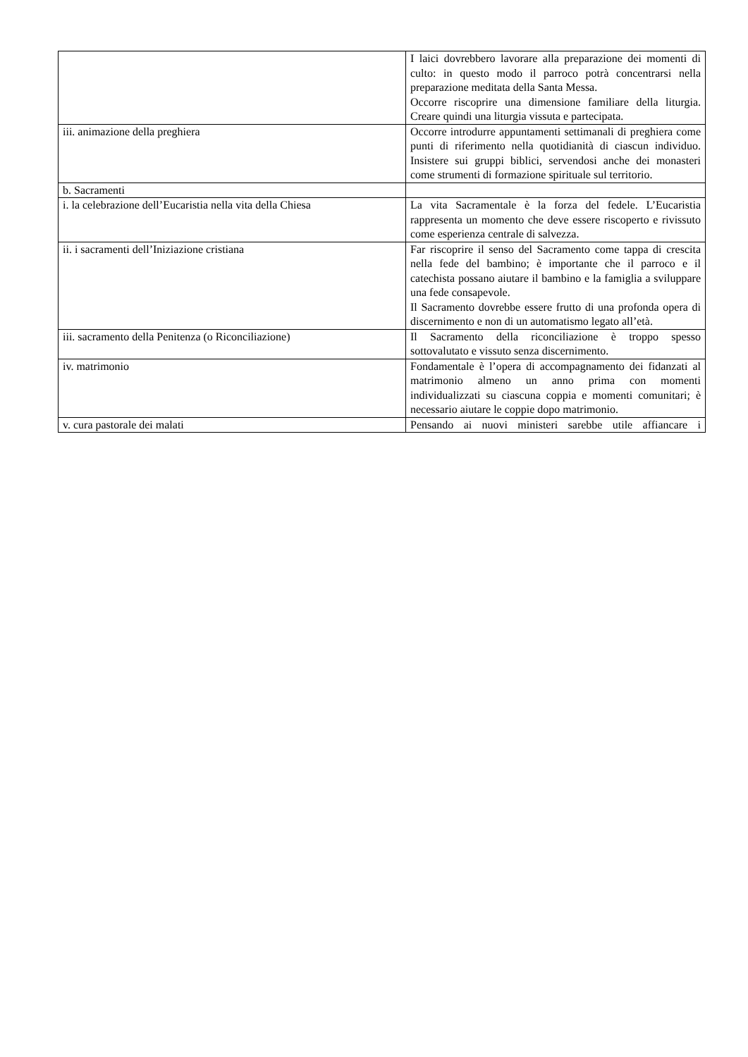| | I laici dovrebbero lavorare alla preparazione dei momenti di culto: in questo modo il parroco potrà concentrarsi nella preparazione meditata della Santa Messa. Occorre riscoprire una dimensione familiare della liturgia. Creare quindi una liturgia vissuta e partecipata. |
| iii. animazione della preghiera | Occorre introdurre appuntamenti settimanali di preghiera come punti di riferimento nella quotidianità di ciascun individuo. Insistere sui gruppi biblici, servendosi anche dei monasteri come strumenti di formazione spirituale sul territorio. |
| b. Sacramenti | |
| i. la celebrazione dell’Eucaristia nella vita della Chiesa | La vita Sacramentale è la forza del fedele. L’Eucaristia rappresenta un momento che deve essere riscoperto e rivissuto come esperienza centrale di salvezza. |
| ii. i sacramenti dell’Iniziazione cristiana | Far riscoprire il senso del Sacramento come tappa di crescita nella fede del bambino; è importante che il parroco e il catechista possano aiutare il bambino e la famiglia a sviluppare una fede consapevole. Il Sacramento dovrebbe essere frutto di una profonda opera di discernimento e non di un automatismo legato all’età. |
| iii. sacramento della Penitenza (o Riconciliazione) | Il Sacramento della riconciliazione è troppo spesso sottovalutato e vissuto senza discernimento. |
| iv. matrimonio | Fondamentale è l’opera di accompagnamento dei fidanzati al matrimonio almeno un anno prima con momenti individualizzati su ciascuna coppia e momenti comunitari; è necessario aiutare le coppie dopo matrimonio. |
| v. cura pastorale dei malati | Pensando ai nuovi ministeri sarebbe utile affiancare i |